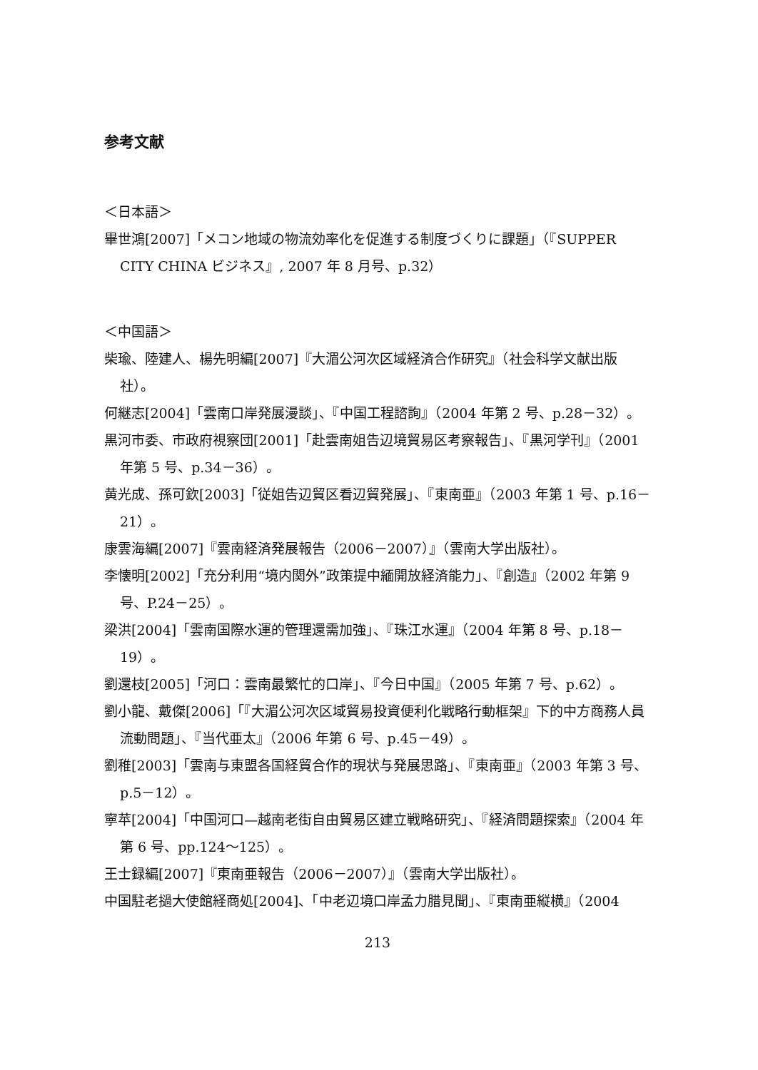参考文献
＜日本語＞
畢世鴻[2007]「メコン地域の物流効率化を促進する制度づくりに課題」（『SUPPER CITY CHINA ビジネス』, 2007 年 8 月号、p.32）
＜中国語＞
柴瑜、陸建人、楊先明編[2007]『大湄公河次区域経済合作研究』（社会科学文献出版社）。
何継志[2004]「雲南口岸発展漫談」、『中国工程諮詢』（2004 年第 2 号、p.28－32）。
黒河市委、市政府視察団[2001]「赴雲南姐告辺境貿易区考察報告」、『黒河学刊』（2001 年第 5 号、p.34－36）。
黄光成、孫可欽[2003]「従姐告辺貿区看辺貿発展」、『東南亜』（2003 年第 1 号、p.16－21）。
康雲海編[2007]『雲南経済発展報告（2006－2007）』（雲南大学出版社）。
李懐明[2002]「充分利用“境内関外”政策提中緬開放経済能力」、『創造』（2002 年第 9 号、P.24－25）。
梁洪[2004]「雲南国際水運的管理還需加強」、『珠江水運』（2004 年第 8 号、p.18－19）。
劉還枝[2005]「河口：雲南最繁忙的口岸」、『今日中国』（2005 年第 7 号、p.62）。
劉小龍、戴傑[2006]「『大湄公河次区域貿易投資便利化戦略行動框架』下的中方商務人員流動問題」、『当代亜太』（2006 年第 6 号、p.45－49）。
劉稚[2003]「雲南与東盟各国経貿合作的現状与発展思路」、『東南亜』（2003 年第 3 号、p.5－12）。
寧苹[2004]「中国河口—越南老街自由貿易区建立戦略研究」、『経済問題探索』（2004 年第 6 号、pp.124～125）。
王士録編[2007]『東南亜報告（2006－2007）』（雲南大学出版社）。
中国駐老撾大使館経商処[2004]、「中老辺境口岸孟力腊見聞」、『東南亜縦横』（2004
213